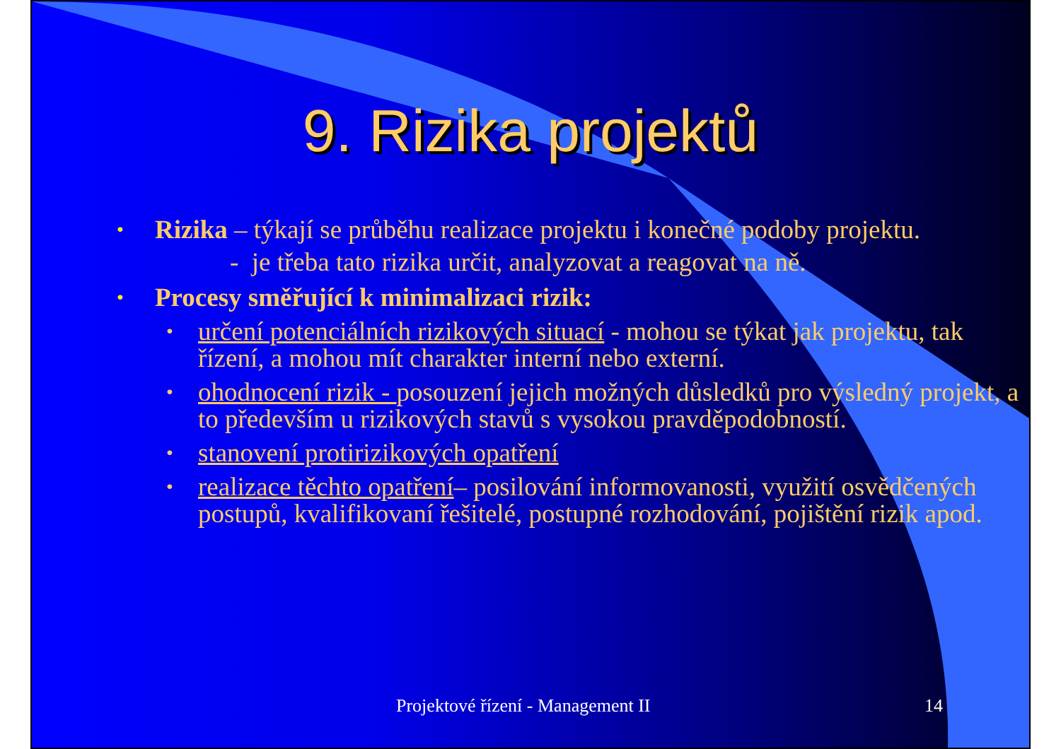9. Rizika projektů
• Rizika – týkají se průběhu realizace projektu i konečné podoby projektu.
- je třeba tato rizika určit, analyzovat a reagovat na ně.
• Procesy směřující k minimalizaci rizik:
• určení potenciálních rizikových situací - mohou se týkat jak projektu, tak řízení, a mohou mít charakter interní nebo externí.
• ohodnocení rizik - posouzení jejich možných důsledků pro výsledný projekt, a to především u rizikových stavů s vysokou pravděpodobností.
• stanovení protirizikových opatření
• realizace těchto opatření– posilování informovanosti, využití osvědčených postupů, kvalifikovaní řešitelé, postupné rozhodování, pojištění rizik apod.
Projektové řízení - Management II 14